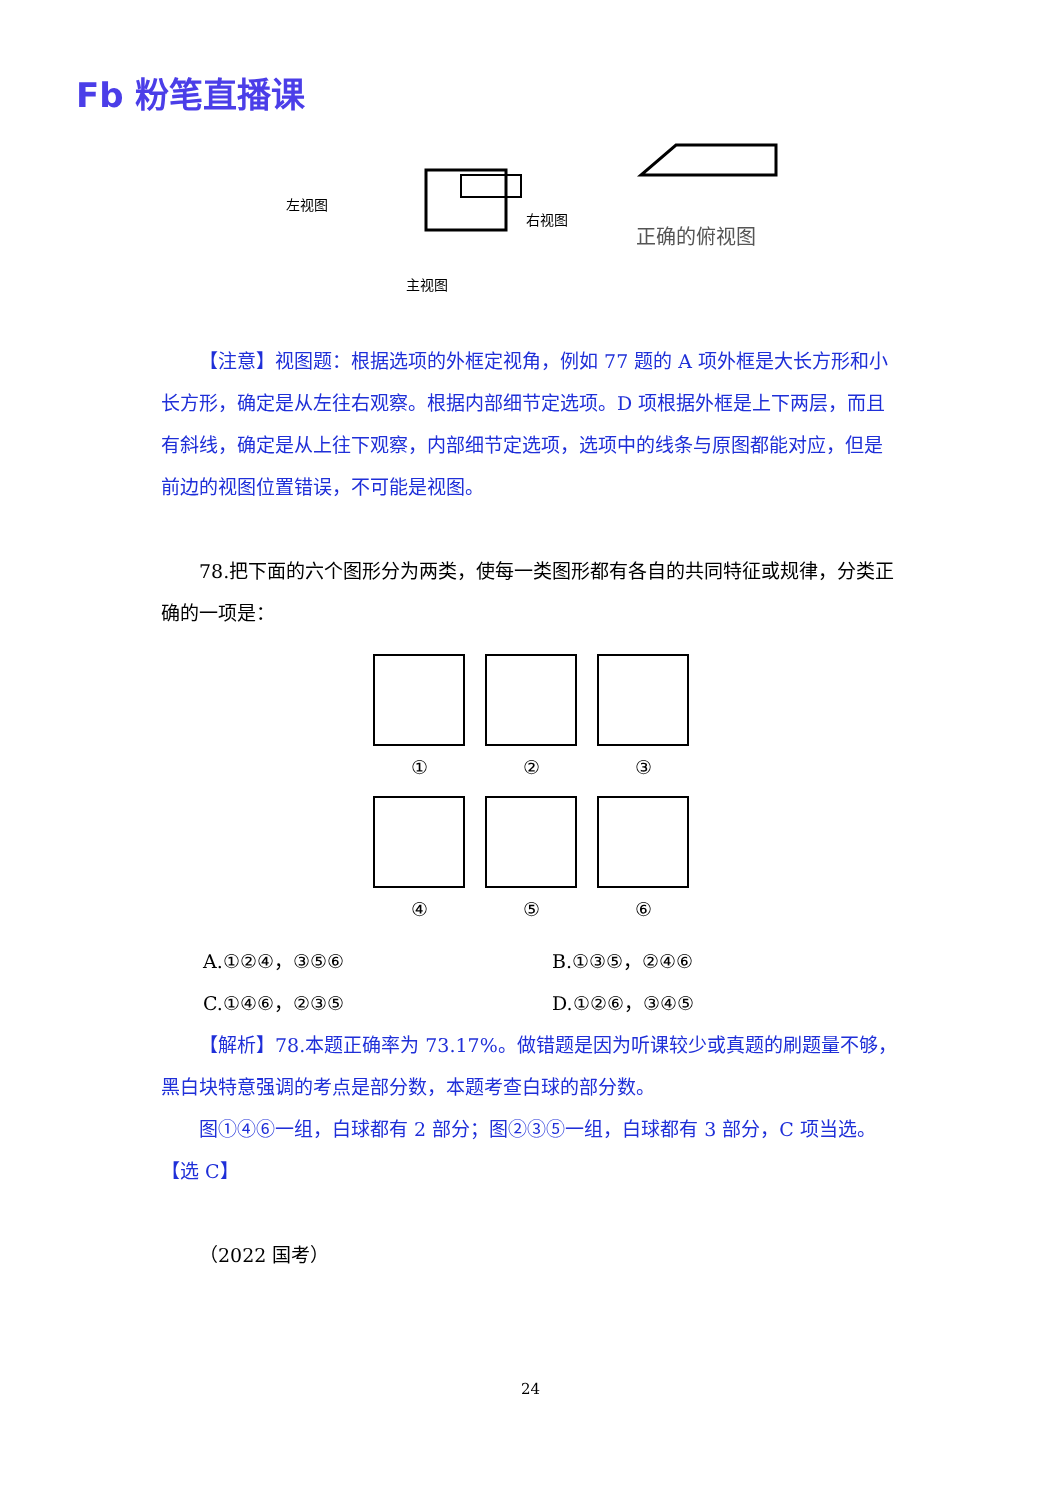Fb 粉笔直播课
左视图
右视图
主视图
正确的俯视图
【注意】视图题：根据选项的外框定视角，例如 77 题的 A 项外框是大长方形和小长方形，确定是从左往右观察。根据内部细节定选项。D 项根据外框是上下两层，而且有斜线，确定是从上往下观察，内部细节定选项，选项中的线条与原图都能对应，但是前边的视图位置错误，不可能是视图。
78.把下面的六个图形分为两类，使每一类图形都有各自的共同特征或规律，分类正确的一项是：
①
②
③
④
⑤
⑥
A.①②④，③⑤⑥
B.①③⑤，②④⑥
C.①④⑥，②③⑤
D.①②⑥，③④⑤
【解析】78.本题正确率为 73.17%。做错题是因为听课较少或真题的刷题量不够，黑白块特意强调的考点是部分数，本题考查白球的部分数。
图①④⑥一组，白球都有 2 部分；图②③⑤一组，白球都有 3 部分，C 项当选。【选 C】
（2022 国考）
24